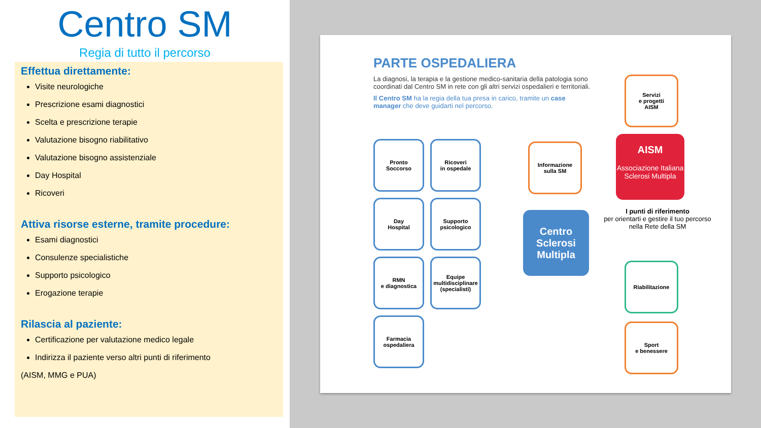Centro SM
Regia di tutto il percorso
Effettua direttamente:
Visite neurologiche
Prescrizione esami diagnostici
Scelta e prescrizione terapie
Valutazione bisogno riabilitativo
Valutazione bisogno assistenziale
Day Hospital
Ricoveri
Attiva risorse esterne, tramite procedure:
Esami diagnostici
Consulenze specialistiche
Supporto psicologico
Erogazione terapie
Rilascia al paziente:
Certificazione per valutazione medico legale
Indirizza il paziente verso altri punti di riferimento
(AISM, MMG e PUA)
PARTE OSPEDALIERA
La diagnosi, la terapia e la gestione medico-sanitaria della patologia sono coordinati dal Centro SM in rete con gli altri servizi ospedalieri e territoriali.
Il Centro SM ha la regia della tua presa in carico, tramite un case manager che deve guidarti nel percorso.
Pronto
Soccorso
Ricoveri
in ospedale
Day
Hospital
Supporto
psicologico
RMN
e diagnostica
Equipe
multidisciplinare
(specialisti)
Farmacia
ospedaliera
Servizi
e progetti
AISM
Informazione
sulla SM
AISM
Associazione Italiana Sclerosi Multipla
Centro
Sclerosi
Multipla
I punti di riferimento
per orientarti e gestire il tuo percorso nella Rete della SM
Riabilitazione
Sport
e benessere